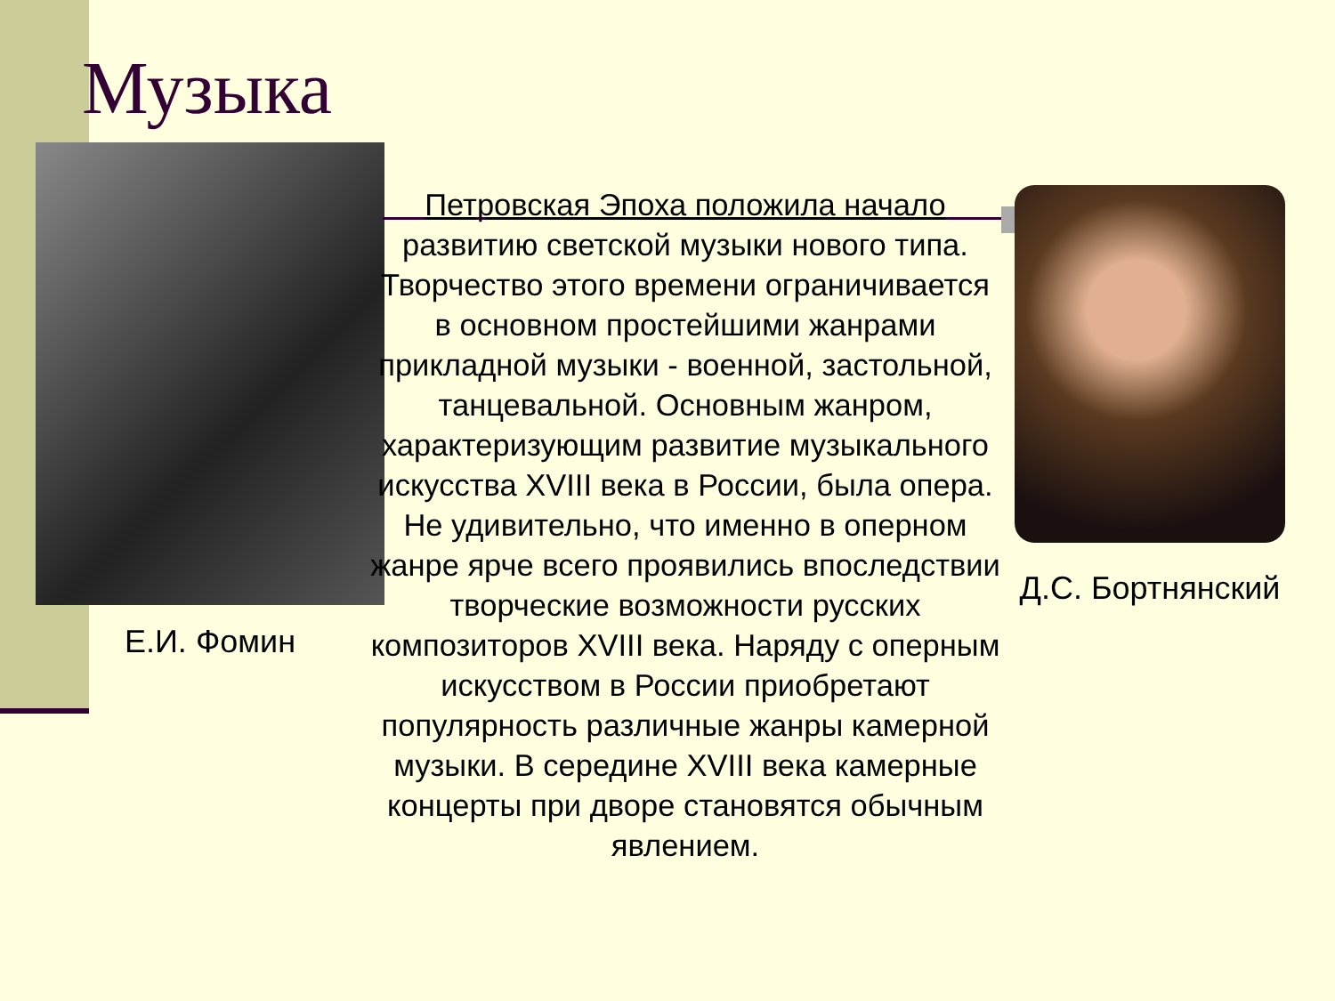Музыка
Петровская Эпоха положила начало развитию светской музыки нового типа. Творчество этого времени ограничивается в основном простейшими жанрами прикладной музыки - военной, застольной, танцевальной. Основным жанром, характеризующим развитие музыкального искусства XVIII века в России, была опера. Не удивительно, что именно в оперном жанре ярче всего проявились впоследствии творческие возможности русских композиторов XVIII века. Наряду с оперным искусством в России приобретают популярность различные жанры камерной музыки. В середине XVIII века камерные концерты при дворе становятся обычным явлением.
Е.И. Фомин
Д.С. Бортнянский